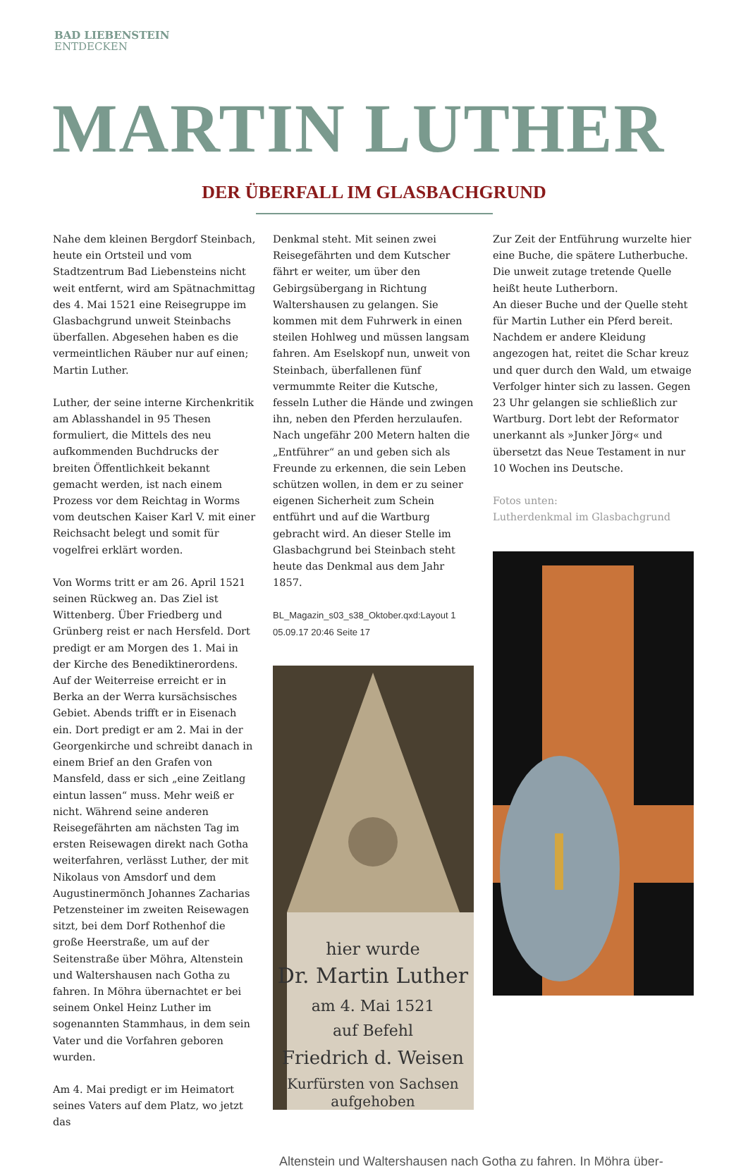BAD LIEBENSTEIN
ENTDECKEN
MARTIN LUTHER
DER ÜBERFALL IM GLASBACHGRUND
Nahe dem kleinen Bergdorf Steinbach, heute ein Ortsteil und vom Stadtzentrum Bad Liebensteins nicht weit entfernt, wird am Spätnachmittag des 4. Mai 1521 eine Reisegruppe im Glasbachgrund unweit Steinbachs überfallen. Abgesehen haben es die vermeintlichen Räuber nur auf einen; Martin Luther.
Luther, der seine interne Kirchenkritik am Ablasshandel in 95 Thesen formuliert, die Mittels des neu aufkommenden Buchdrucks der breiten Öffentlichkeit bekannt gemacht werden, ist nach einem Prozess vor dem Reichtag in Worms vom deutschen Kaiser Karl V. mit einer Reichsacht belegt und somit für vogelfrei erklärt worden.
Von Worms tritt er am 26. April 1521 seinen Rückweg an. Das Ziel ist Wittenberg. Über Friedberg und Grünberg reist er nach Hersfeld. Dort predigt er am Morgen des 1. Mai in der Kirche des Benediktinerordens. Auf der Weiterreise erreicht er in Berka an der Werra kursächsisches Gebiet. Abends trifft er in Eisenach ein. Dort predigt er am 2. Mai in der Georgenkirche und schreibt danach in einem Brief an den Grafen von Mansfeld, dass er sich „eine Zeitlang eintun lassen“ muss. Mehr weiß er nicht. Während seine anderen Reisegefährten am nächsten Tag im ersten Reisewagen direkt nach Gotha weiterfahren, verlässt Luther, der mit Nikolaus von Amsdorf und dem Augustinermönch Johannes Zacharias Petzensteiner im zweiten Reisewagen sitzt, bei dem Dorf Rothenhof die große Heerstraße, um auf der Seitenstraße über Möhra, Altenstein und Waltershausen nach Gotha zu fahren. In Möhra übernachtet er bei seinem Onkel Heinz Luther im sogenannten Stammhaus, in dem sein Vater und die Vorfahren geboren wurden.
Am 4. Mai predigt er im Heimatort seines Vaters auf dem Platz, wo jetzt das
Denkmal steht. Mit seinen zwei Reisegefährten und dem Kutscher fährt er weiter, um über den Gebirgsübergang in Richtung Waltershausen zu gelangen. Sie kommen mit dem Fuhrwerk in einen steilen Hohlweg und müssen langsam fahren. Am Eselskopf nun, unweit von Steinbach, überfallenen fünf vermummte Reiter die Kutsche, fesseln Luther die Hände und zwingen ihn, neben den Pferden herzulaufen. Nach ungefähr 200 Metern halten die „Entführer“ an und geben sich als Freunde zu erkennen, die sein Leben schützen wollen, in dem er zu seiner eigenen Sicherheit zum Schein entführt und auf die Wartburg gebracht wird. An dieser Stelle im Glasbachgrund bei Steinbach steht heute das Denkmal aus dem Jahr 1857.
BL_Magazin_s03_s38_Oktober.qxd:Layout 1 05.09.17 20:46 Seite 17
hier wurde
Dr. Martin Luther
am 4. Mai 1521
auf Befehl
Friedrich d. Weisen
Kurfürsten von Sachsen
aufgehoben
Zur Zeit der Entführung wurzelte hier eine Buche, die spätere Lutherbuche. Die unweit zutage tretende Quelle heißt heute Lutherborn.
An dieser Buche und der Quelle steht für Martin Luther ein Pferd bereit. Nachdem er andere Kleidung angezogen hat, reitet die Schar kreuz und quer durch den Wald, um etwaige Verfolger hinter sich zu lassen. Gegen 23 Uhr gelangen sie schließlich zur Wartburg. Dort lebt der Reformator unerkannt als »Junker Jörg« und übersetzt das Neue Testament in nur 10 Wochen ins Deutsche.
Fotos unten:
Lutherdenkmal im Glasbachgrund
Altenstein und Waltershausen nach Gotha zu fahren. In Möhra über-